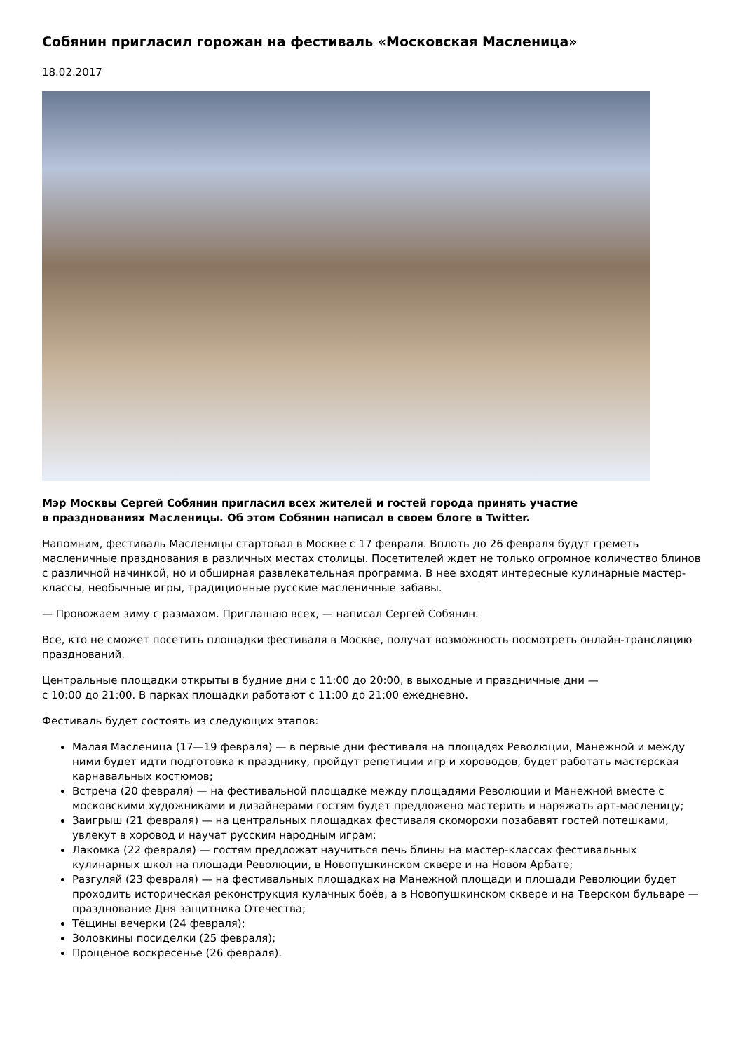Собянин пригласил горожан на фестиваль «Московская Масленица»
18.02.2017
Мэр Москвы Сергей Собянин пригласил всех жителей и гостей города принять участие
в празднованиях Масленицы. Об этом Собянин написал в своем блоге в Twitter.
Напомним, фестиваль Масленицы стартовал в Москве с 17 февраля. Вплоть до 26 февраля будут греметь масленичные празднования в различных местах столицы. Посетителей ждет не только огромное количество блинов с различной начинкой, но и обширная развлекательная программа. В нее входят интересные кулинарные мастер-классы, необычные игры, традиционные русские масленичные забавы.
— Провожаем зиму с размахом. Приглашаю всех, — написал Сергей Собянин.
Все, кто не сможет посетить площадки фестиваля в Москве, получат возможность посмотреть онлайн-трансляцию празднований.
Центральные площадки открыты в будние дни с 11:00 до 20:00, в выходные и праздничные дни —
с 10:00 до 21:00. В парках площадки работают с 11:00 до 21:00 ежедневно.
Фестиваль будет состоять из следующих этапов:
Малая Масленица (17—19 февраля) — в первые дни фестиваля на площадях Революции, Манежной и между ними будет идти подготовка к празднику, пройдут репетиции игр и хороводов, будет работать мастерская карнавальных костюмов;
Встреча (20 февраля) — на фестивальной площадке между площадями Революции и Манежной вместе с московскими художниками и дизайнерами гостям будет предложено мастерить и наряжать арт-масленицу;
Заигрыш (21 февраля) — на центральных площадках фестиваля скоморохи позабавят гостей потешками, увлекут в хоровод и научат русским народным играм;
Лакомка (22 февраля) — гостям предложат научиться печь блины на мастер-классах фестивальных кулинарных школ на площади Революции, в Новопушкинском сквере и на Новом Арбате;
Разгуляй (23 февраля) — на фестивальных площадках на Манежной площади и площади Революции будет проходить историческая реконструкция кулачных боёв, а в Новопушкинском сквере и на Тверском бульваре — празднование Дня защитника Отечества;
Тёщины вечерки (24 февраля);
Золовкины посиделки (25 февраля);
Прощеное воскресенье (26 февраля).